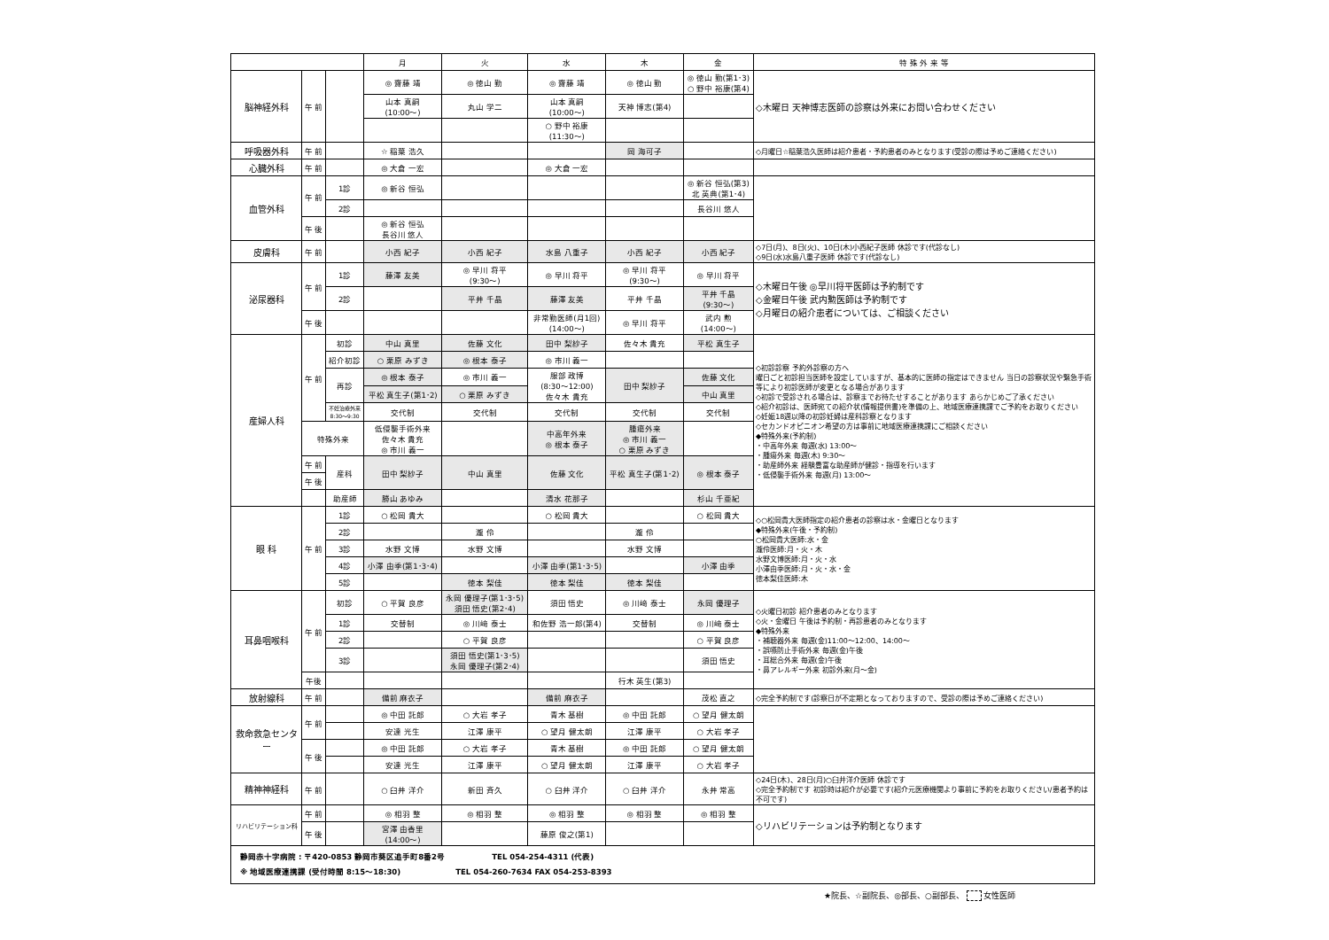| | | | 月 | 火 | 水 | 木 | 金 | 特 殊 外 来 等 |
| --- | --- | --- | --- | --- | --- | --- | --- | --- |
| 脳神経外科 | 午 前 | | ◎ 齋藤 靖 | ◎ 徳山 勤 | ◎ 齋藤 靖 | ◎ 徳山 勤 | ◎ 徳山 勤(第1･3) ○ 野中 裕康(第4) | ◇木曜日 天神博志医師の診察は外来にお問い合わせください |
| | | | 山本 真嗣 (10:00～) | 丸山 学二 | 山本 真嗣 (10:00～) | 天神 博志(第4) | | |
| | | | | | ○ 野中 裕康 (11:30～) | | | |
| 呼吸器外科 | 午 前 | | ☆ 稲葉 浩久 | | | 岡 海可子 | | ◇月曜日☆稲葉浩久医師は紹介患者・予約患者のみとなります(受診の際は予めご連絡ください) |
| 心臓外科 | 午 前 | | ◎ 大倉 一宏 | | ◎ 大倉 一宏 | | | |
| 血管外科 | 午 前 | 1診 | ◎ 新谷 恒弘 | | | | ◎ 新谷 恒弘(第3) 北 英典(第1･4) | |
| | | 2診 | | | | | 長谷川 悠人 | |
| | 午 後 | | ◎ 新谷 恒弘 長谷川 悠人 | | | | | |
| 皮膚科 | 午 前 | | 小西 紀子 | 小西 紀子 | 水島 八重子 | 小西 紀子 | 小西 紀子 | ◇7日(月)、8日(火)、10日(木)小西紀子医師 休診です(代診なし) ◇9日(水)水島八重子医師 休診です(代診なし) |
| 泌尿器科 | 午 前 | 1診 | 藤澤 友美 | ◎ 早川 将平 (9:30～) | ◎ 早川 将平 | ◎ 早川 将平 (9:30～) | ◎ 早川 将平 | ◇木曜日午後 ◎早川将平医師は予約制です ◇金曜日午後 武内勲医師は予約制です ◇月曜日の紹介患者については、ご相談ください |
| | | 2診 | | 平井 千晶 | 藤澤 友美 | 平井 千晶 | 平井 千晶 (9:30～) | |
| | 午 後 | | | | 非常勤医師(月1回) (14:00～) | ◎ 早川 将平 | 武内 勲 (14:00～) | |
| 産婦人科 | 午 前 | 初診 | 中山 真里 | 佐藤 文化 | 田中 梨紗子 | 佐々木 貴充 | 平松 真生子 | ◇初診診察 予約外診察の方へ 曜日ごと初診担当医師を設定していますが、基本的に医師の指定はできません 当日の診察状況や緊急手術等により初診医師が変更となる場合があります ◇初診で受診される場合は、診察までお待たせすることがあります あらかじめご了承ください ◇紹介初診は、医師宛ての紹介状(情報提供書)を準備の上、地域医療連携課でご予約をお取りください ◇妊娠18週以降の初診妊婦は産科診察となります ◇セカンドオピニオン希望の方は事前に地域医療連携課にご相談ください ◆特殊外来(予約制) ・中高年外来 毎週(水) 13:00～ ・腫瘍外来 毎週(木) 9:30～ ・助産師外来 経験豊富な助産師が健診・指導を行います ・低侵襲手術外来 毎週(月) 13:00～ |
| | | 紹介初診 | ○ 栗原 みずき | ◎ 根本 泰子 | ◎ 市川 義一 | | | |
| | | 再診 | ◎ 根本 泰子 | ◎ 市川 義一 | 服部 政博 (8:30～12:00) 佐々木 貴充 | 田中 梨紗子 | 佐藤 文化 | |
| | | | 平松 真生子(第1･2) | ○ 栗原 みずき | | | 中山 真里 | |
| | | 不妊治療外来 8:30～9:30 | 交代制 | 交代制 | 交代制 | 交代制 | 交代制 | |
| | 特殊外来 | | 低侵襲手術外来 佐々木 貴充 ◎ 市川 義一 | | 中高年外来 ◎ 根本 泰子 | 腫瘍外来 ◎ 市川 義一 ○ 栗原 みずき | | |
| | 午 前 | 産科 | 田中 梨紗子 | 中山 真里 | 佐藤 文化 | 平松 真生子(第1･2) | ◎ 根本 泰子 | |
| | 午 後 | | | | | | | |
| | | 助産師 | 勝山 あゆみ | | 清水 花那子 | | 杉山 千亜紀 | |
| 眼 科 | 午 前 | 1診 | ○ 松岡 貴大 | | ○ 松岡 貴大 | | ○ 松岡 貴大 | ◇○松岡貴大医師指定の紹介患者の診察は水・金曜日となります ◆特殊外来(午後・予約制) ○松岡貴大医師:水・金 瀧伶医師:月・火・木 水野文博医師:月・火・水 小澤由季医師:月・火・水・金 徳本梨佳医師:木 |
| | | 2診 | | 瀧 伶 | | 瀧 伶 | | |
| | | 3診 | 水野 文博 | 水野 文博 | | 水野 文博 | | |
| | | 4診 | 小澤 由季(第1･3･4) | | 小澤 由季(第1･3･5) | | 小澤 由季 | |
| | | 5診 | | 徳本 梨佳 | 徳本 梨佳 | 徳本 梨佳 | | |
| 耳鼻咽喉科 | 午 前 | 初診 | ○ 平賀 良彦 | 永岡 優理子(第1･3･5) 須田 悟史(第2･4) | 須田 悟史 | ◎ 川﨑 泰士 | 永岡 優理子 | ◇火曜日初診 紹介患者のみとなります ◇火・金曜日 午後は予約制・再診患者のみとなります ◆特殊外来 ・補聴器外来 毎週(金)11:00～12:00、14:00～ ・誤嚥防止手術外来 毎週(金)午後 ・耳総合外来 毎週(金)午後 ・鼻アレルギー外来 初診外来(月～金) |
| | | 1診 | 交替制 | ◎ 川﨑 泰士 | 和佐野 浩一郎(第4) | 交替制 | ◎ 川﨑 泰士 | |
| | | 2診 | | ○ 平賀 良彦 | | | ○ 平賀 良彦 | |
| | | 3診 | | 須田 悟史(第1･3･5) 永岡 優理子(第2･4) | | | 須田 悟史 | |
| | 午後 | | | | | 行木 英生(第3) | | |
| 放射線科 | 午 前 | | 備前 麻衣子 | | 備前 麻衣子 | | 茂松 直之 | ◇完全予約制です(診察日が不定期となっておりますので、受診の際は予めご連絡ください) |
| 救命救急センター | 午 前 | | ◎ 中田 託郎 | ○ 大岩 孝子 | 青木 基樹 | ◎ 中田 託郎 | ○ 望月 健太朗 | |
| | | | 安達 光生 | 江澤 康平 | ○ 望月 健太朗 | 江澤 康平 | ○ 大岩 孝子 | |
| | 午 後 | | ◎ 中田 託郎 | ○ 大岩 孝子 | 青木 基樹 | ◎ 中田 託郎 | ○ 望月 健太朗 | |
| | | | 安達 光生 | 江澤 康平 | ○ 望月 健太朗 | 江澤 康平 | ○ 大岩 孝子 | |
| 精神神経科 | 午 前 | | ○ 臼井 洋介 | 新田 斉久 | ○ 臼井 洋介 | ○ 臼井 洋介 | 永井 常高 | ◇24日(木)、28日(月)○臼井洋介医師 休診です ◇完全予約制です 初診時は紹介が必要です(紹介元医療機関より事前に予約をお取りください/患者予約は不可です) |
| リハビリテーション科 | 午 前 | | ◎ 相羽 整 | ◎ 相羽 整 | ◎ 相羽 整 | ◎ 相羽 整 | ◎ 相羽 整 | ◇リハビリテーションは予約制となります |
| | 午 後 | | 宮澤 由香里 (14:00～) | | 藤原 俊之(第1) | | | |
| 静岡赤十字病院 : 〒420-0853 静岡市葵区追手町8番2号 TEL 054-254-4311 (代表) ※ 地域医療連携課 (受付時間 8:15～18:30) TEL 054-260-7634 FAX 054-253-8393 | | | | | | | | |
★院長、☆副院長、◎部長、○副部長、 女性医師